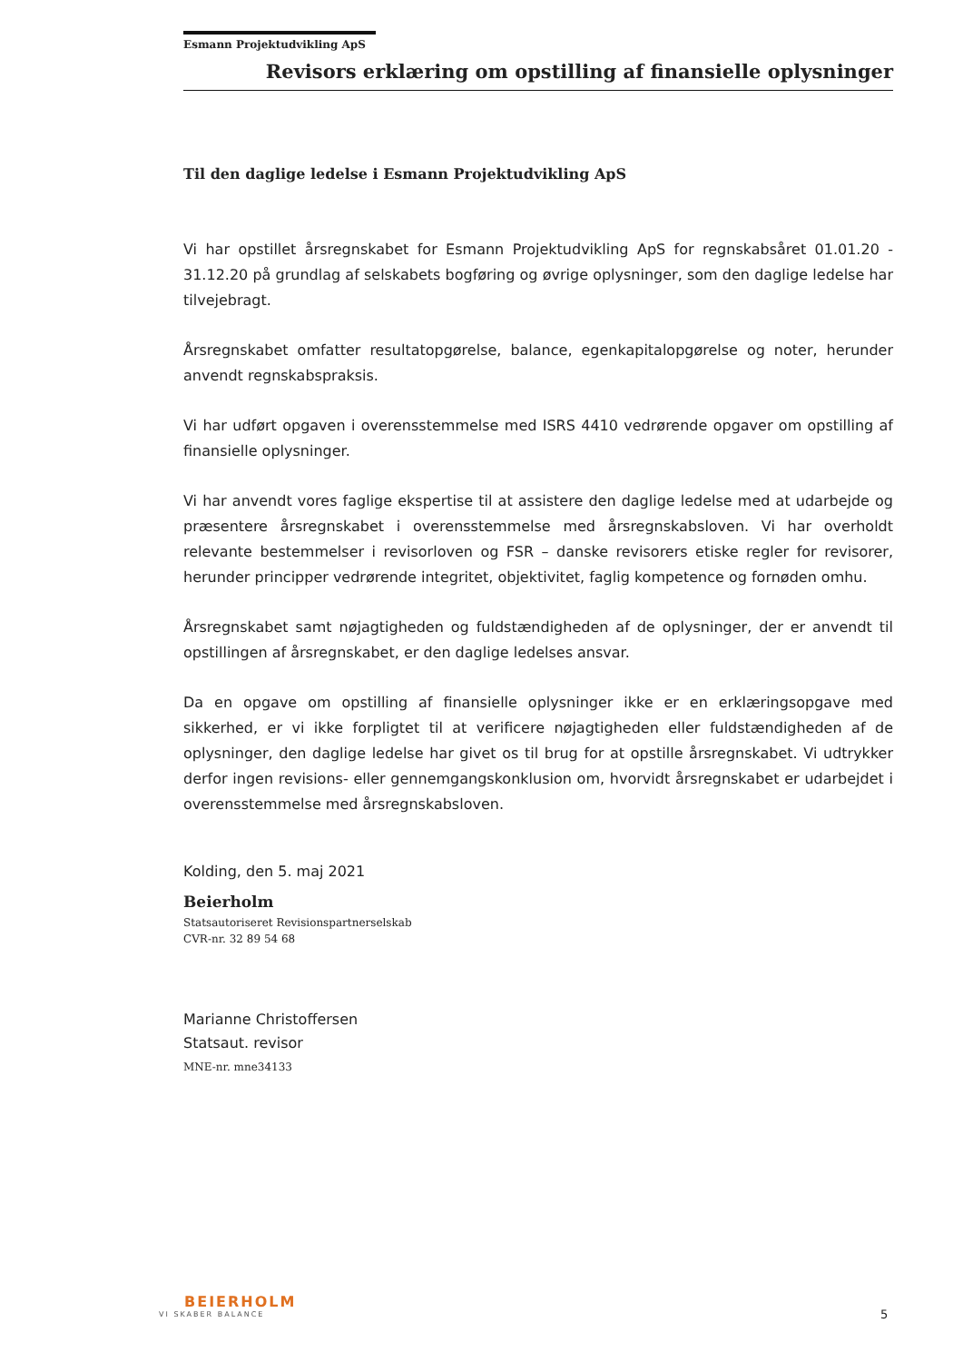Esmann Projektudvikling ApS
Revisors erklæring om opstilling af finansielle oplysninger
Til den daglige ledelse i Esmann Projektudvikling ApS
Vi har opstillet årsregnskabet for Esmann Projektudvikling ApS for regnskabsåret 01.01.20 - 31.12.20 på grundlag af selskabets bogføring og øvrige oplysninger, som den daglige ledelse har tilvejebragt.
Årsregnskabet omfatter resultatopgørelse, balance, egenkapitalopgørelse og noter, herunder anvendt regnskabspraksis.
Vi har udført opgaven i overensstemmelse med ISRS 4410 vedrørende opgaver om opstilling af finansielle oplysninger.
Vi har anvendt vores faglige ekspertise til at assistere den daglige ledelse med at udarbejde og præsentere årsregnskabet i overensstemmelse med årsregnskabsloven. Vi har overholdt relevante bestemmelser i revisorloven og FSR – danske revisorers etiske regler for revisorer, herunder principper vedrørende integritet, objektivitet, faglig kompetence og fornøden omhu.
Årsregnskabet samt nøjagtigheden og fuldstændigheden af de oplysninger, der er anvendt til opstillingen af årsregnskabet, er den daglige ledelses ansvar.
Da en opgave om opstilling af finansielle oplysninger ikke er en erklæringsopgave med sikkerhed, er vi ikke forpligtet til at verificere nøjagtigheden eller fuldstændigheden af de oplysninger, den daglige ledelse har givet os til brug for at opstille årsregnskabet. Vi udtrykker derfor ingen revisions- eller gennemgangskonklusion om, hvorvidt årsregnskabet er udarbejdet i overensstemmelse med årsregnskabsloven.
Kolding, den 5. maj 2021
Beierholm
Statsautoriseret Revisionspartnerselskab
CVR-nr. 32 89 54 68
Marianne Christoffersen
Statsaut. revisor
MNE-nr. mne34133
BEIERHOLM
VI SKABER BALANCE
5